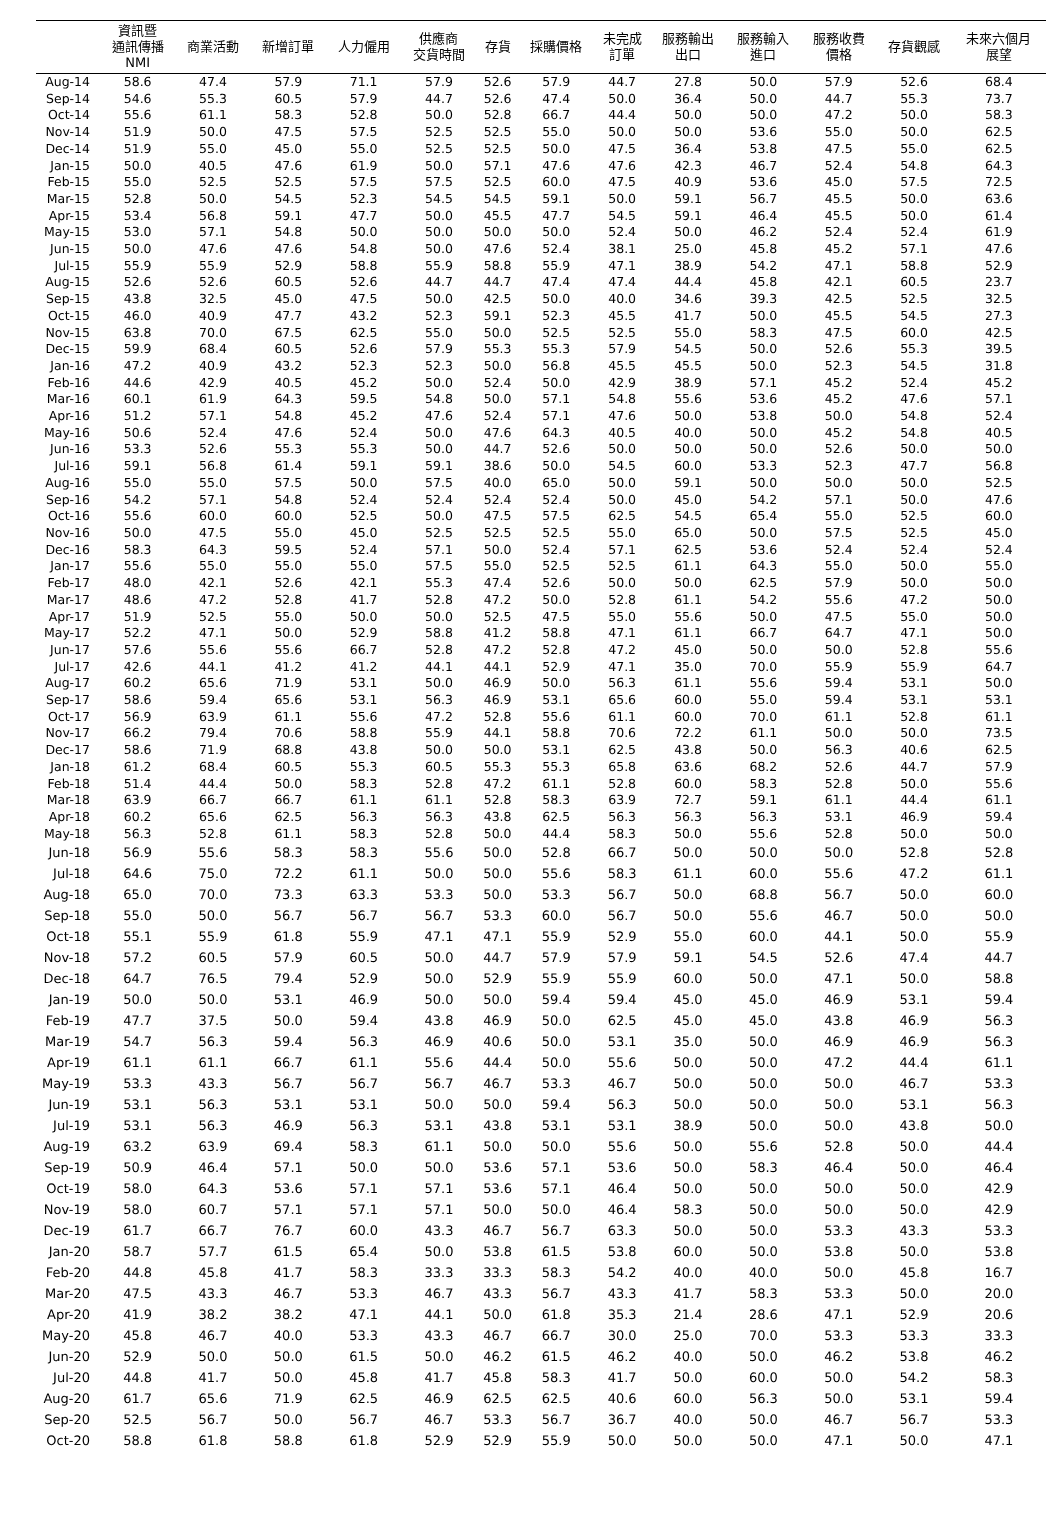| | 資訊暨 通訊傳播 NMI | 商業活動 | 新增訂單 | 人力僱用 | 供應商 交貨時間 | 存貨 | 採購價格 | 未完成 訂單 | 服務輸出 出口 | 服務輸入 進口 | 服務收費 價格 | 存貨觀感 | 未來六個月 展望 |
| --- | --- | --- | --- | --- | --- | --- | --- | --- | --- | --- | --- | --- | --- |
| Aug-14 | 58.6 | 47.4 | 57.9 | 71.1 | 57.9 | 52.6 | 57.9 | 44.7 | 27.8 | 50.0 | 57.9 | 52.6 | 68.4 |
| Sep-14 | 54.6 | 55.3 | 60.5 | 57.9 | 44.7 | 52.6 | 47.4 | 50.0 | 36.4 | 50.0 | 44.7 | 55.3 | 73.7 |
| Oct-14 | 55.6 | 61.1 | 58.3 | 52.8 | 50.0 | 52.8 | 66.7 | 44.4 | 50.0 | 50.0 | 47.2 | 50.0 | 58.3 |
| Nov-14 | 51.9 | 50.0 | 47.5 | 57.5 | 52.5 | 52.5 | 55.0 | 50.0 | 50.0 | 53.6 | 55.0 | 50.0 | 62.5 |
| Dec-14 | 51.9 | 55.0 | 45.0 | 55.0 | 52.5 | 52.5 | 50.0 | 47.5 | 36.4 | 53.8 | 47.5 | 55.0 | 62.5 |
| Jan-15 | 50.0 | 40.5 | 47.6 | 61.9 | 50.0 | 57.1 | 47.6 | 47.6 | 42.3 | 46.7 | 52.4 | 54.8 | 64.3 |
| Feb-15 | 55.0 | 52.5 | 52.5 | 57.5 | 57.5 | 52.5 | 60.0 | 47.5 | 40.9 | 53.6 | 45.0 | 57.5 | 72.5 |
| Mar-15 | 52.8 | 50.0 | 54.5 | 52.3 | 54.5 | 54.5 | 59.1 | 50.0 | 59.1 | 56.7 | 45.5 | 50.0 | 63.6 |
| Apr-15 | 53.4 | 56.8 | 59.1 | 47.7 | 50.0 | 45.5 | 47.7 | 54.5 | 59.1 | 46.4 | 45.5 | 50.0 | 61.4 |
| May-15 | 53.0 | 57.1 | 54.8 | 50.0 | 50.0 | 50.0 | 50.0 | 52.4 | 50.0 | 46.2 | 52.4 | 52.4 | 61.9 |
| Jun-15 | 50.0 | 47.6 | 47.6 | 54.8 | 50.0 | 47.6 | 52.4 | 38.1 | 25.0 | 45.8 | 45.2 | 57.1 | 47.6 |
| Jul-15 | 55.9 | 55.9 | 52.9 | 58.8 | 55.9 | 58.8 | 55.9 | 47.1 | 38.9 | 54.2 | 47.1 | 58.8 | 52.9 |
| Aug-15 | 52.6 | 52.6 | 60.5 | 52.6 | 44.7 | 44.7 | 47.4 | 47.4 | 44.4 | 45.8 | 42.1 | 60.5 | 23.7 |
| Sep-15 | 43.8 | 32.5 | 45.0 | 47.5 | 50.0 | 42.5 | 50.0 | 40.0 | 34.6 | 39.3 | 42.5 | 52.5 | 32.5 |
| Oct-15 | 46.0 | 40.9 | 47.7 | 43.2 | 52.3 | 59.1 | 52.3 | 45.5 | 41.7 | 50.0 | 45.5 | 54.5 | 27.3 |
| Nov-15 | 63.8 | 70.0 | 67.5 | 62.5 | 55.0 | 50.0 | 52.5 | 52.5 | 55.0 | 58.3 | 47.5 | 60.0 | 42.5 |
| Dec-15 | 59.9 | 68.4 | 60.5 | 52.6 | 57.9 | 55.3 | 55.3 | 57.9 | 54.5 | 50.0 | 52.6 | 55.3 | 39.5 |
| Jan-16 | 47.2 | 40.9 | 43.2 | 52.3 | 52.3 | 50.0 | 56.8 | 45.5 | 45.5 | 50.0 | 52.3 | 54.5 | 31.8 |
| Feb-16 | 44.6 | 42.9 | 40.5 | 45.2 | 50.0 | 52.4 | 50.0 | 42.9 | 38.9 | 57.1 | 45.2 | 52.4 | 45.2 |
| Mar-16 | 60.1 | 61.9 | 64.3 | 59.5 | 54.8 | 50.0 | 57.1 | 54.8 | 55.6 | 53.6 | 45.2 | 47.6 | 57.1 |
| Apr-16 | 51.2 | 57.1 | 54.8 | 45.2 | 47.6 | 52.4 | 57.1 | 47.6 | 50.0 | 53.8 | 50.0 | 54.8 | 52.4 |
| May-16 | 50.6 | 52.4 | 47.6 | 52.4 | 50.0 | 47.6 | 64.3 | 40.5 | 40.0 | 50.0 | 45.2 | 54.8 | 40.5 |
| Jun-16 | 53.3 | 52.6 | 55.3 | 55.3 | 50.0 | 44.7 | 52.6 | 50.0 | 50.0 | 50.0 | 52.6 | 50.0 | 50.0 |
| Jul-16 | 59.1 | 56.8 | 61.4 | 59.1 | 59.1 | 38.6 | 50.0 | 54.5 | 60.0 | 53.3 | 52.3 | 47.7 | 56.8 |
| Aug-16 | 55.0 | 55.0 | 57.5 | 50.0 | 57.5 | 40.0 | 65.0 | 50.0 | 59.1 | 50.0 | 50.0 | 50.0 | 52.5 |
| Sep-16 | 54.2 | 57.1 | 54.8 | 52.4 | 52.4 | 52.4 | 52.4 | 50.0 | 45.0 | 54.2 | 57.1 | 50.0 | 47.6 |
| Oct-16 | 55.6 | 60.0 | 60.0 | 52.5 | 50.0 | 47.5 | 57.5 | 62.5 | 54.5 | 65.4 | 55.0 | 52.5 | 60.0 |
| Nov-16 | 50.0 | 47.5 | 55.0 | 45.0 | 52.5 | 52.5 | 52.5 | 55.0 | 65.0 | 50.0 | 57.5 | 52.5 | 45.0 |
| Dec-16 | 58.3 | 64.3 | 59.5 | 52.4 | 57.1 | 50.0 | 52.4 | 57.1 | 62.5 | 53.6 | 52.4 | 52.4 | 52.4 |
| Jan-17 | 55.6 | 55.0 | 55.0 | 55.0 | 57.5 | 55.0 | 52.5 | 52.5 | 61.1 | 64.3 | 55.0 | 50.0 | 55.0 |
| Feb-17 | 48.0 | 42.1 | 52.6 | 42.1 | 55.3 | 47.4 | 52.6 | 50.0 | 50.0 | 62.5 | 57.9 | 50.0 | 50.0 |
| Mar-17 | 48.6 | 47.2 | 52.8 | 41.7 | 52.8 | 47.2 | 50.0 | 52.8 | 61.1 | 54.2 | 55.6 | 47.2 | 50.0 |
| Apr-17 | 51.9 | 52.5 | 55.0 | 50.0 | 50.0 | 52.5 | 47.5 | 55.0 | 55.6 | 50.0 | 47.5 | 55.0 | 50.0 |
| May-17 | 52.2 | 47.1 | 50.0 | 52.9 | 58.8 | 41.2 | 58.8 | 47.1 | 61.1 | 66.7 | 64.7 | 47.1 | 50.0 |
| Jun-17 | 57.6 | 55.6 | 55.6 | 66.7 | 52.8 | 47.2 | 52.8 | 47.2 | 45.0 | 50.0 | 50.0 | 52.8 | 55.6 |
| Jul-17 | 42.6 | 44.1 | 41.2 | 41.2 | 44.1 | 44.1 | 52.9 | 47.1 | 35.0 | 70.0 | 55.9 | 55.9 | 64.7 |
| Aug-17 | 60.2 | 65.6 | 71.9 | 53.1 | 50.0 | 46.9 | 50.0 | 56.3 | 61.1 | 55.6 | 59.4 | 53.1 | 50.0 |
| Sep-17 | 58.6 | 59.4 | 65.6 | 53.1 | 56.3 | 46.9 | 53.1 | 65.6 | 60.0 | 55.0 | 59.4 | 53.1 | 53.1 |
| Oct-17 | 56.9 | 63.9 | 61.1 | 55.6 | 47.2 | 52.8 | 55.6 | 61.1 | 60.0 | 70.0 | 61.1 | 52.8 | 61.1 |
| Nov-17 | 66.2 | 79.4 | 70.6 | 58.8 | 55.9 | 44.1 | 58.8 | 70.6 | 72.2 | 61.1 | 50.0 | 50.0 | 73.5 |
| Dec-17 | 58.6 | 71.9 | 68.8 | 43.8 | 50.0 | 50.0 | 53.1 | 62.5 | 43.8 | 50.0 | 56.3 | 40.6 | 62.5 |
| Jan-18 | 61.2 | 68.4 | 60.5 | 55.3 | 60.5 | 55.3 | 55.3 | 65.8 | 63.6 | 68.2 | 52.6 | 44.7 | 57.9 |
| Feb-18 | 51.4 | 44.4 | 50.0 | 58.3 | 52.8 | 47.2 | 61.1 | 52.8 | 60.0 | 58.3 | 52.8 | 50.0 | 55.6 |
| Mar-18 | 63.9 | 66.7 | 66.7 | 61.1 | 61.1 | 52.8 | 58.3 | 63.9 | 72.7 | 59.1 | 61.1 | 44.4 | 61.1 |
| Apr-18 | 60.2 | 65.6 | 62.5 | 56.3 | 56.3 | 43.8 | 62.5 | 56.3 | 56.3 | 56.3 | 53.1 | 46.9 | 59.4 |
| May-18 | 56.3 | 52.8 | 61.1 | 58.3 | 52.8 | 50.0 | 44.4 | 58.3 | 50.0 | 55.6 | 52.8 | 50.0 | 50.0 |
| Jun-18 | 56.9 | 55.6 | 58.3 | 58.3 | 55.6 | 50.0 | 52.8 | 66.7 | 50.0 | 50.0 | 50.0 | 52.8 | 52.8 |
| Jul-18 | 64.6 | 75.0 | 72.2 | 61.1 | 50.0 | 50.0 | 55.6 | 58.3 | 61.1 | 60.0 | 55.6 | 47.2 | 61.1 |
| Aug-18 | 65.0 | 70.0 | 73.3 | 63.3 | 53.3 | 50.0 | 53.3 | 56.7 | 50.0 | 68.8 | 56.7 | 50.0 | 60.0 |
| Sep-18 | 55.0 | 50.0 | 56.7 | 56.7 | 56.7 | 53.3 | 60.0 | 56.7 | 50.0 | 55.6 | 46.7 | 50.0 | 50.0 |
| Oct-18 | 55.1 | 55.9 | 61.8 | 55.9 | 47.1 | 47.1 | 55.9 | 52.9 | 55.0 | 60.0 | 44.1 | 50.0 | 55.9 |
| Nov-18 | 57.2 | 60.5 | 57.9 | 60.5 | 50.0 | 44.7 | 57.9 | 57.9 | 59.1 | 54.5 | 52.6 | 47.4 | 44.7 |
| Dec-18 | 64.7 | 76.5 | 79.4 | 52.9 | 50.0 | 52.9 | 55.9 | 55.9 | 60.0 | 50.0 | 47.1 | 50.0 | 58.8 |
| Jan-19 | 50.0 | 50.0 | 53.1 | 46.9 | 50.0 | 50.0 | 59.4 | 59.4 | 45.0 | 45.0 | 46.9 | 53.1 | 59.4 |
| Feb-19 | 47.7 | 37.5 | 50.0 | 59.4 | 43.8 | 46.9 | 50.0 | 62.5 | 45.0 | 45.0 | 43.8 | 46.9 | 56.3 |
| Mar-19 | 54.7 | 56.3 | 59.4 | 56.3 | 46.9 | 40.6 | 50.0 | 53.1 | 35.0 | 50.0 | 46.9 | 46.9 | 56.3 |
| Apr-19 | 61.1 | 61.1 | 66.7 | 61.1 | 55.6 | 44.4 | 50.0 | 55.6 | 50.0 | 50.0 | 47.2 | 44.4 | 61.1 |
| May-19 | 53.3 | 43.3 | 56.7 | 56.7 | 56.7 | 46.7 | 53.3 | 46.7 | 50.0 | 50.0 | 50.0 | 46.7 | 53.3 |
| Jun-19 | 53.1 | 56.3 | 53.1 | 53.1 | 50.0 | 50.0 | 59.4 | 56.3 | 50.0 | 50.0 | 50.0 | 53.1 | 56.3 |
| Jul-19 | 53.1 | 56.3 | 46.9 | 56.3 | 53.1 | 43.8 | 53.1 | 53.1 | 38.9 | 50.0 | 50.0 | 43.8 | 50.0 |
| Aug-19 | 63.2 | 63.9 | 69.4 | 58.3 | 61.1 | 50.0 | 50.0 | 55.6 | 50.0 | 55.6 | 52.8 | 50.0 | 44.4 |
| Sep-19 | 50.9 | 46.4 | 57.1 | 50.0 | 50.0 | 53.6 | 57.1 | 53.6 | 50.0 | 58.3 | 46.4 | 50.0 | 46.4 |
| Oct-19 | 58.0 | 64.3 | 53.6 | 57.1 | 57.1 | 53.6 | 57.1 | 46.4 | 50.0 | 50.0 | 50.0 | 50.0 | 42.9 |
| Nov-19 | 58.0 | 60.7 | 57.1 | 57.1 | 57.1 | 50.0 | 50.0 | 46.4 | 58.3 | 50.0 | 50.0 | 50.0 | 42.9 |
| Dec-19 | 61.7 | 66.7 | 76.7 | 60.0 | 43.3 | 46.7 | 56.7 | 63.3 | 50.0 | 50.0 | 53.3 | 43.3 | 53.3 |
| Jan-20 | 58.7 | 57.7 | 61.5 | 65.4 | 50.0 | 53.8 | 61.5 | 53.8 | 60.0 | 50.0 | 53.8 | 50.0 | 53.8 |
| Feb-20 | 44.8 | 45.8 | 41.7 | 58.3 | 33.3 | 33.3 | 58.3 | 54.2 | 40.0 | 40.0 | 50.0 | 45.8 | 16.7 |
| Mar-20 | 47.5 | 43.3 | 46.7 | 53.3 | 46.7 | 43.3 | 56.7 | 43.3 | 41.7 | 58.3 | 53.3 | 50.0 | 20.0 |
| Apr-20 | 41.9 | 38.2 | 38.2 | 47.1 | 44.1 | 50.0 | 61.8 | 35.3 | 21.4 | 28.6 | 47.1 | 52.9 | 20.6 |
| May-20 | 45.8 | 46.7 | 40.0 | 53.3 | 43.3 | 46.7 | 66.7 | 30.0 | 25.0 | 70.0 | 53.3 | 53.3 | 33.3 |
| Jun-20 | 52.9 | 50.0 | 50.0 | 61.5 | 50.0 | 46.2 | 61.5 | 46.2 | 40.0 | 50.0 | 46.2 | 53.8 | 46.2 |
| Jul-20 | 44.8 | 41.7 | 50.0 | 45.8 | 41.7 | 45.8 | 58.3 | 41.7 | 50.0 | 60.0 | 50.0 | 54.2 | 58.3 |
| Aug-20 | 61.7 | 65.6 | 71.9 | 62.5 | 46.9 | 62.5 | 62.5 | 40.6 | 60.0 | 56.3 | 50.0 | 53.1 | 59.4 |
| Sep-20 | 52.5 | 56.7 | 50.0 | 56.7 | 46.7 | 53.3 | 56.7 | 36.7 | 40.0 | 50.0 | 46.7 | 56.7 | 53.3 |
| Oct-20 | 58.8 | 61.8 | 58.8 | 61.8 | 52.9 | 52.9 | 55.9 | 50.0 | 50.0 | 50.0 | 47.1 | 50.0 | 47.1 |